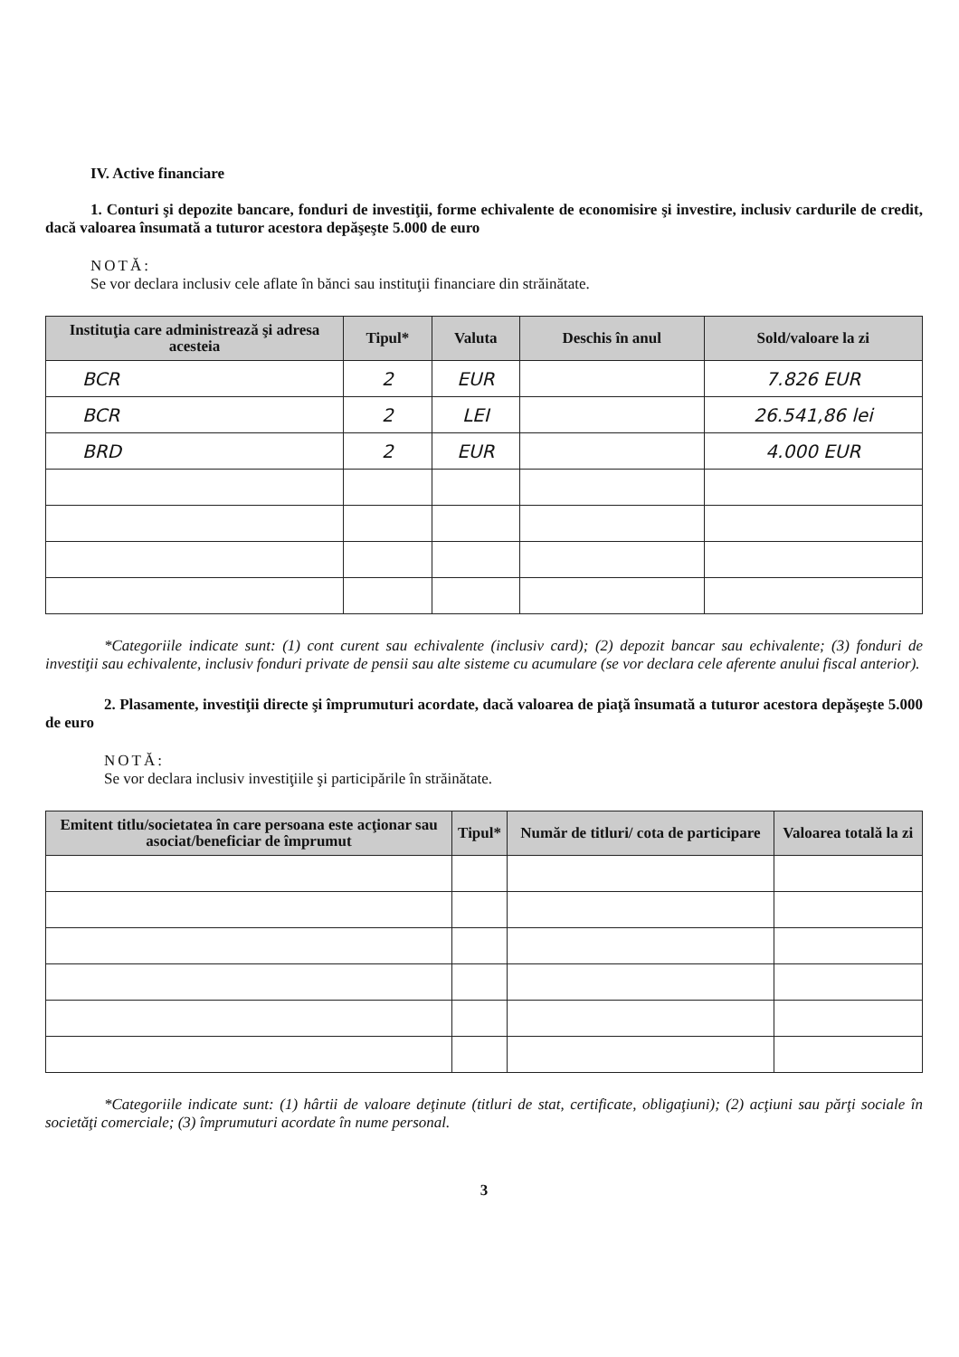IV. Active financiare
1. Conturi şi depozite bancare, fonduri de investiţii, forme echivalente de economisire şi investire, inclusiv cardurile de credit, dacă valoarea însumată a tuturor acestora depăşeşte 5.000 de euro
NOTĂ:
Se vor declara inclusiv cele aflate în bănci sau instituţii financiare din străinătate.
| Instituţia care administrează şi adresa acesteia | Tipul* | Valuta | Deschis în anul | Sold/valoare la zi |
| --- | --- | --- | --- | --- |
| BCR | 2 | EUR | | 7.826 EUR |
| BCR | 2 | LEI | | 26.541,86 lei |
| BRD | 2 | EUR | | 4.000 EUR |
*Categoriile indicate sunt: (1) cont curent sau echivalente (inclusiv card); (2) depozit bancar sau echivalente; (3) fonduri de investiţii sau echivalente, inclusiv fonduri private de pensii sau alte sisteme cu acumulare (se vor declara cele aferente anului fiscal anterior).
2. Plasamente, investiţii directe şi împrumuturi acordate, dacă valoarea de piaţă însumată a tuturor acestora depăşeşte 5.000 de euro
NOTĂ:
Se vor declara inclusiv investiţiile şi participările în străinătate.
| Emitent titlu/societatea în care persoana este acţionar sau asociat/beneficiar de împrumut | Tipul* | Număr de titluri/ cota de participare | Valoarea totală la zi |
| --- | --- | --- | --- |
*Categoriile indicate sunt: (1) hârtii de valoare deţinute (titluri de stat, certificate, obligaţiuni); (2) acţiuni sau părţi sociale în societăţi comerciale; (3) împrumuturi acordate în nume personal.
3